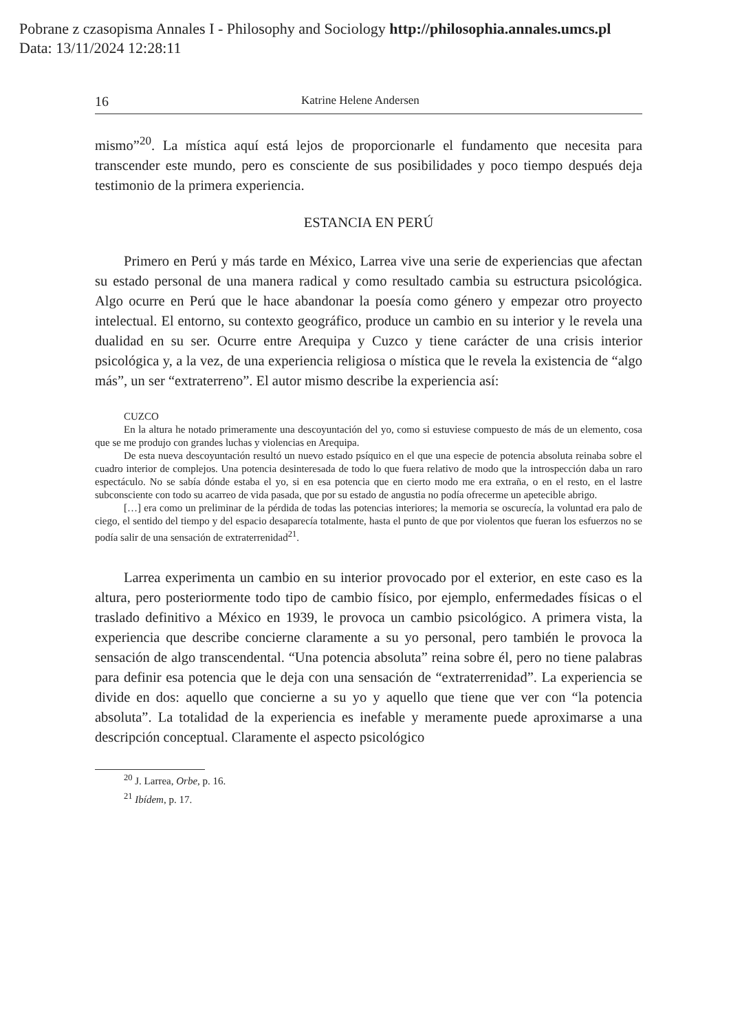Pobrane z czasopisma Annales I - Philosophy and Sociology http://philosophia.annales.umcs.pl
Data: 13/11/2024 12:28:11
16 Katrine Helene Andersen
mismo”<sup>20</sup>. La mística aquí está lejos de proporcionarle el fundamento que necesita para transcender este mundo, pero es consciente de sus posibilidades y poco tiempo después deja testimonio de la primera experiencia.
ESTANCIA EN PERÚ
Primero en Perú y más tarde en México, Larrea vive una serie de experiencias que afectan su estado personal de una manera radical y como resultado cambia su estructura psicológica. Algo ocurre en Perú que le hace abandonar la poesía como género y empezar otro proyecto intelectual. El entorno, su contexto geográfico, produce un cambio en su interior y le revela una dualidad en su ser. Ocurre entre Arequipa y Cuzco y tiene carácter de una crisis interior psicológica y, a la vez, de una experiencia religiosa o mística que le revela la existencia de “algo más”, un ser “extraterreno”. El autor mismo describe la experiencia así:
CUZCO
En la altura he notado primeramente una descoyuntación del yo, como si estuviese compuesto de más de un elemento, cosa que se me produjo con grandes luchas y violencias en Arequipa.
De esta nueva descoyuntación resultó un nuevo estado psíquico en el que una especie de potencia absoluta reinaba sobre el cuadro interior de complejos. Una potencia desinteresada de todo lo que fuera relativo de modo que la introspección daba un raro espectáculo. No se sabía dónde estaba el yo, si en esa potencia que en cierto modo me era extraña, o en el resto, en el lastre subconsciente con todo su acarreo de vida pasada, que por su estado de angustia no podía ofrecerme un apetecible abrigo.
[…] era como un preliminar de la pérdida de todas las potencias interiores; la memoria se oscurecía, la voluntad era palo de ciego, el sentido del tiempo y del espacio desaparecía totalmente, hasta el punto de que por violentos que fueran los esfuerzos no se podía salir de una sensación de extraterrenidad<sup>21</sup>.
Larrea experimenta un cambio en su interior provocado por el exterior, en este caso es la altura, pero posteriormente todo tipo de cambio físico, por ejemplo, enfermedades físicas o el traslado definitivo a México en 1939, le provoca un cambio psicológico. A primera vista, la experiencia que describe concierne claramente a su yo personal, pero también le provoca la sensación de algo transcendental. “Una potencia absoluta” reina sobre él, pero no tiene palabras para definir esa potencia que le deja con una sensación de “extraterrenidad”. La experiencia se divide en dos: aquello que concierne a su yo y aquello que tiene que ver con “la potencia absoluta”. La totalidad de la experiencia es inefable y meramente puede aproximarse a una descripción conceptual. Claramente el aspecto psicológico
<sup>20</sup> J. Larrea, Orbe, p. 16.
<sup>21</sup> Ibídem, p. 17.